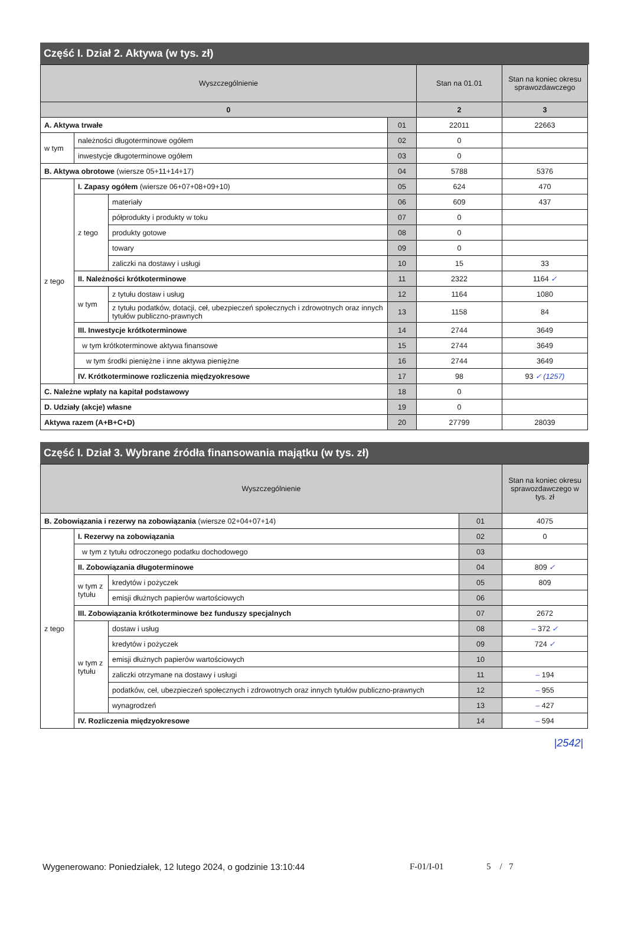Część I. Dział 2. Aktywa (w tys. zł)
| Wyszczególnienie | | | | Stan na 01.01 | Stan na koniec okresu sprawozdawczego |
| --- | --- | --- | --- | --- | --- |
| 0 | | | | 2 | 3 |
| A. Aktywa trwałe | | | 01 | 22011 | 22663 |
| w tym | należności długoterminowe ogółem | | 02 | 0 | |
| | inwestycje długoterminowe ogółem | | 03 | 0 | |
| B. Aktywa obrotowe (wiersze 05+11+14+17) | | | 04 | 5788 | 5376 |
| z tego | I. Zapasy ogółem (wiersze 06+07+08+09+10) | | 05 | 624 | 470 |
| | z tego | materiały | 06 | 609 | 437 |
| | | półprodukty i produkty w toku | 07 | 0 | |
| | | produkty gotowe | 08 | 0 | |
| | | towary | 09 | 0 | |
| | | zaliczki na dostawy i usługi | 10 | 15 | 33 |
| | II. Należności krótkoterminowe | | 11 | 2322 | 1164 ✓ |
| | w tym | z tytułu dostaw i usług | 12 | 1164 | 1080 |
| | | z tytułu podatków, dotacji, ceł, ubezpieczeń społecznych i zdrowotnych oraz innych tytułów publiczno-prawnych | 13 | 1158 | 84 |
| | III. Inwestycje krótkoterminowe | | 14 | 2744 | 3649 |
| | w tym krótkoterminowe aktywa finansowe | | 15 | 2744 | 3649 |
| | w tym środki pieniężne i inne aktywa pieniężne | | 16 | 2744 | 3649 |
| | IV. Krótkoterminowe rozliczenia międzyokresowe | | 17 | 98 | 93 ✓ (1257) |
| C. Należne wpłaty na kapitał podstawowy | | | 18 | 0 | |
| D. Udziały (akcje) własne | | | 19 | 0 | |
| Aktywa razem (A+B+C+D) | | | 20 | 27799 | 28039 |
Część I. Dział 3. Wybrane źródła finansowania majątku (w tys. zł)
| Wyszczególnienie | | | | Stan na koniec okresu sprawozdawczego w tys. zł |
| --- | --- | --- | --- | --- |
| B. Zobowiązania i rezerwy na zobowiązania (wiersze 02+04+07+14) | | | 01 | 4075 |
| z tego | I. Rezerwy na zobowiązania | | 02 | 0 |
| | w tym z tytułu odroczonego podatku dochodowego | | 03 | |
| | II. Zobowiązania długoterminowe | | 04 | 809 ✓ |
| | w tym z tytułu | kredytów i pożyczek | 05 | 809 |
| | | emisji dłużnych papierów wartościowych | 06 | |
| | III. Zobowiązania krótkoterminowe bez funduszy specjalnych | | 07 | 2672 |
| | w tym z tytułu | dostaw i usług | 08 | – 372 ✓ |
| | | kredytów i pożyczek | 09 | 724 ✓ |
| | | emisji dłużnych papierów wartościowych | 10 | |
| | | zaliczki otrzymane na dostawy i usługi | 11 | – 194 |
| | | podatków, ceł, ubezpieczeń społecznych i zdrowotnych oraz innych tytułów publiczno-prawnych | 12 | – 955 |
| | | wynagrodzeń | 13 | – 427 |
| | IV. Rozliczenia międzyokresowe | | 14 | – 594 |
|2542|
Wygenerowano: Poniedziałek, 12 lutego 2024, o godzinie 13:10:44 F-01/I-01 5 / 7